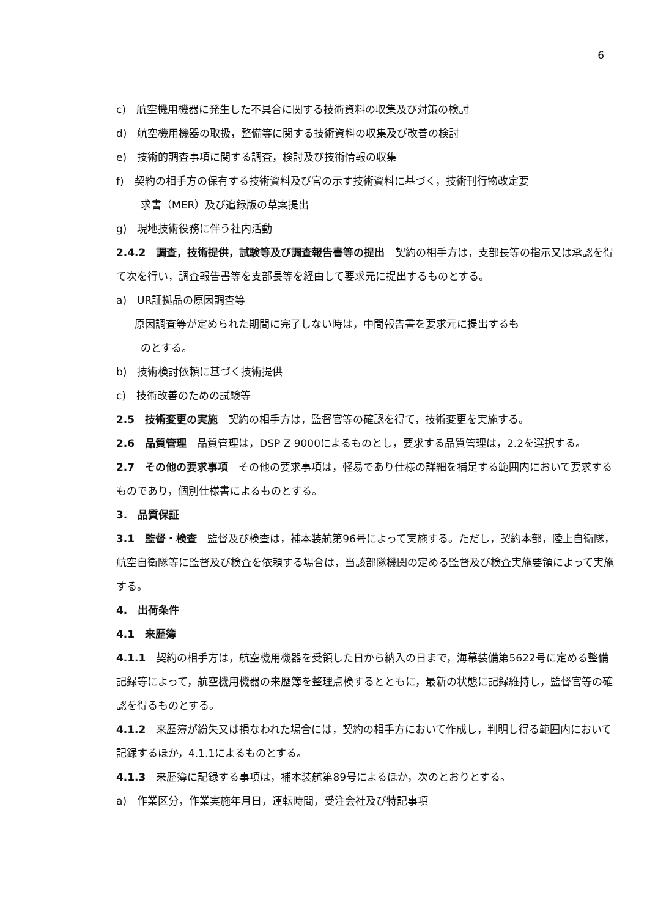6
c)　航空機用機器に発生した不具合に関する技術資料の収集及び対策の検討
d)　航空機用機器の取扱，整備等に関する技術資料の収集及び改善の検討
e)　技術的調査事項に関する調査，検討及び技術情報の収集
f)　契約の相手方の保有する技術資料及び官の示す技術資料に基づく，技術刊行物改定要
求書（MER）及び追録版の草案提出
g)　現地技術役務に伴う社内活動
2.4.2　調査，技術提供，試験等及び調査報告書等の提出　契約の相手方は，支部長等の指示又は承認を得て次を行い，調査報告書等を支部長等を経由して要求元に提出するものとする。
a)　UR証拠品の原因調査等
原因調査等が定められた期間に完了しない時は，中間報告書を要求元に提出するも
のとする。
b)　技術検討依頼に基づく技術提供
c)　技術改善のための試験等
2.5　技術変更の実施　契約の相手方は，監督官等の確認を得て，技術変更を実施する。
2.6　品質管理　品質管理は，DSP Z 9000によるものとし，要求する品質管理は，2.2を選択する。
2.7　その他の要求事項　その他の要求事項は，軽易であり仕様の詳細を補足する範囲内において要求するものであり，個別仕様書によるものとする。
3.　品質保証
3.1　監督・検査　監督及び検査は，補本装航第96号によって実施する。ただし，契約本部，陸上自衛隊，航空自衛隊等に監督及び検査を依頼する場合は，当該部隊機関の定める監督及び検査実施要領によって実施する。
4.　出荷条件
4.1　来歴簿
4.1.1　契約の相手方は，航空機用機器を受領した日から納入の日まで，海幕装備第5622号に定める整備記録等によって，航空機用機器の来歴簿を整理点検するとともに，最新の状態に記録維持し，監督官等の確認を得るものとする。
4.1.2　来歴簿が紛失又は損なわれた場合には，契約の相手方において作成し，判明し得る範囲内において記録するほか，4.1.1によるものとする。
4.1.3　来歴簿に記録する事項は，補本装航第89号によるほか，次のとおりとする。
a)　作業区分，作業実施年月日，運転時間，受注会社及び特記事項